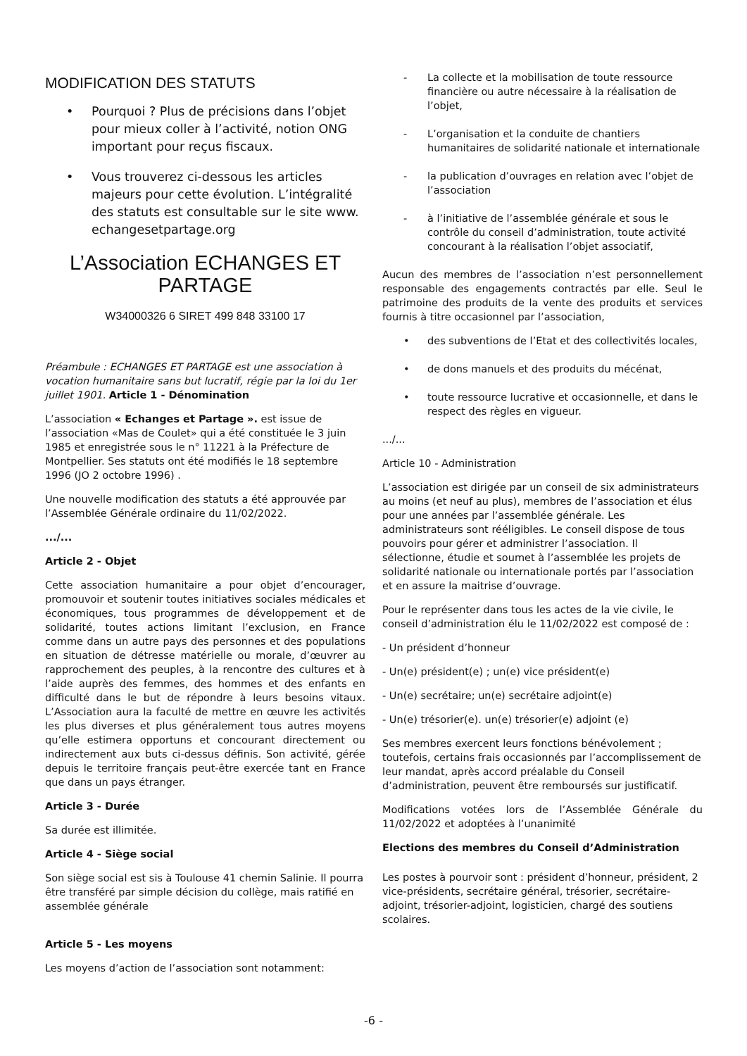MODIFICATION DES STATUTS
• Pourquoi ? Plus de précisions dans l’objet pour mieux coller à l’activité, notion ONG important pour reçus fiscaux.
• Vous trouverez ci-dessous les articles majeurs pour cette évolution. L’intégralité des statuts est consultable sur le site www. echangesetpartage.org
L’Association ECHANGES ET PARTAGE
W34000326 6 SIRET 499 848 33100 17
Préambule : ECHANGES ET PARTAGE est une association à vocation humanitaire sans but lucratif, régie par la loi du 1er juillet 1901. Article 1 - Dénomination
L’association « Echanges et Partage ». est issue de l’association «Mas de Coulet» qui a été constituée le 3 juin 1985 et enregistrée sous le n° 11221 à la Préfecture de Montpellier. Ses statuts ont été modifiés le 18 septembre 1996 (JO 2 octobre 1996) .
Une nouvelle modification des statuts a été approuvée par l’Assemblée Générale ordinaire du 11/02/2022.
.../...
Article 2 - Objet
Cette association humanitaire a pour objet d’encourager, promouvoir et soutenir toutes initiatives sociales médicales et économiques, tous programmes de développement et de solidarité, toutes actions limitant l’exclusion, en France comme dans un autre pays des personnes et des populations en situation de détresse matérielle ou morale, d’œuvrer au rapprochement des peuples, à la rencontre des cultures et à l’aide auprès des femmes, des hommes et des enfants en difficulté dans le but de répondre à leurs besoins vitaux. L’Association aura la faculté de mettre en œuvre les activités les plus diverses et plus généralement tous autres moyens qu’elle estimera opportuns et concourant directement ou indirectement aux buts ci-dessus définis. Son activité, gérée depuis le territoire français peut-être exercée tant en France que dans un pays étranger.
Article 3 - Durée
Sa durée est illimitée.
Article 4 - Siège social
Son siège social est sis à Toulouse 41 chemin Salinie. Il pourra être transféré par simple décision du collège, mais ratifié en assemblée générale
Article 5 - Les moyens
Les moyens d’action de l’association sont notamment:
- La collecte et la mobilisation de toute ressource financière ou autre nécessaire à la réalisation de l’objet,
- L’organisation et la conduite de chantiers humanitaires de solidarité nationale et internationale
- la publication d’ouvrages en relation avec l’objet de l’association
- à l’initiative de l’assemblée générale et sous le contrôle du conseil d’administration, toute activité concourant à la réalisation l’objet associatif,
Aucun des membres de l’association n’est personnellement responsable des engagements contractés par elle. Seul le patrimoine des produits de la vente des produits et services fournis à titre occasionnel par l’association,
• des subventions de l’Etat et des collectivités locales,
• de dons manuels et des produits du mécénat,
• toute ressource lucrative et occasionnelle, et dans le respect des règles en vigueur.
.../...
Article 10 - Administration
L’association est dirigée par un conseil de six administrateurs au moins (et neuf au plus), membres de l’association et élus pour une années par l’assemblée générale. Les administrateurs sont rééligibles. Le conseil dispose de tous pouvoirs pour gérer et administrer l’association. Il sélectionne, étudie et soumet à l’assemblée les projets de solidarité nationale ou internationale portés par l’association et en assure la maitrise d’ouvrage.
Pour le représenter dans tous les actes de la vie civile, le conseil d’administration élu le 11/02/2022 est composé de :
- Un président d’honneur
- Un(e) président(e) ; un(e) vice président(e)
- Un(e) secrétaire; un(e) secrétaire adjoint(e)
- Un(e) trésorier(e). un(e) trésorier(e) adjoint (e)
Ses membres exercent leurs fonctions bénévolement ; toutefois, certains frais occasionnés par l’accomplissement de leur mandat, après accord préalable du Conseil d’administration, peuvent être remboursés sur justificatif.
Modifications votées lors de l’Assemblée Générale du 11/02/2022 et adoptées à l’unanimité
Elections des membres du Conseil d’Administration
Les postes à pourvoir sont : président d’honneur, président, 2 vice-présidents, secrétaire général, trésorier, secrétaire-adjoint, trésorier-adjoint, logisticien, chargé des soutiens scolaires.
-6 -